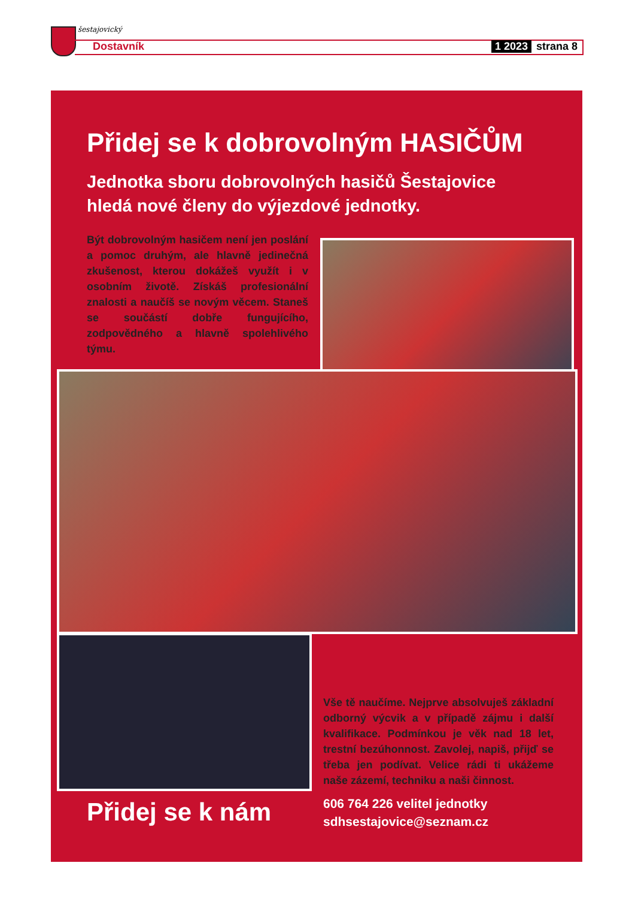šestajovický
Dostavník 1 2023 strana 8
Přidej se k dobrovolným HASIČŮM
Jednotka sboru dobrovolných hasičů Šestajovice
hledá nové členy do výjezdové jednotky.
Být dobrovolným hasičem není jen poslání a pomoc druhým, ale hlavně jedinečná zkušenost, kterou dokážeš využít i v osobním životě. Získáš profesionální znalosti a naučíš se novým věcem. Staneš se součástí dobře fungujícího, zodpovědného a hlavně spolehlivého týmu.
Vše tě naučíme. Nejprve absolvuješ základní odborný výcvik a v případě zájmu i další kvalifikace. Podmínkou je věk nad 18 let, trestní bezúhonnost. Zavolej, napiš, přijď se třeba jen podívat. Velice rádi ti ukážeme naše zázemí, techniku a naši činnost.
Přidej se k nám
606 764 226 velitel jednotky
sdhsestajovice@seznam.cz